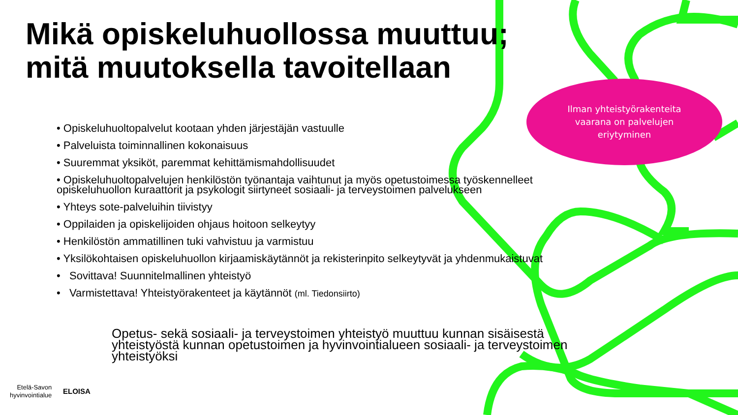Mikä opiskeluhuollossa muuttuu;
mitä muutoksella tavoitellaan
Ilman yhteistyörakenteita
vaarana on palvelujen
eriytyminen
• Opiskeluhuoltopalvelut kootaan yhden järjestäjän vastuulle
• Palveluista toiminnallinen kokonaisuus
• Suuremmat yksiköt, paremmat kehittämismahdollisuudet
• Opiskeluhuoltopalvelujen henkilöstön työnantaja vaihtunut ja myös opetustoimessa työskennelleet opiskeluhuollon kuraattorit ja psykologit siirtyneet sosiaali- ja terveystoimen palvelukseen
• Yhteys sote-palveluihin tiivistyy
• Oppilaiden ja opiskelijoiden ohjaus hoitoon selkeytyy
• Henkilöstön ammatillinen tuki vahvistuu ja varmistuu
• Yksilökohtaisen opiskeluhuollon kirjaamiskäytännöt ja rekisterinpito selkeytyvät ja yhdenmukaistuvat
• Sovittava! Suunnitelmallinen yhteistyö
• Varmistettava! Yhteistyörakenteet ja käytännöt (ml. Tiedonsiirto)
Opetus- sekä sosiaali- ja terveystoimen yhteistyö muuttuu kunnan sisäisestä yhteistyöstä kunnan opetustoimen ja hyvinvointialueen sosiaali- ja terveystoimen yhteistyöksi
Etelä-Savon
hyvinvointialue
ELOISA